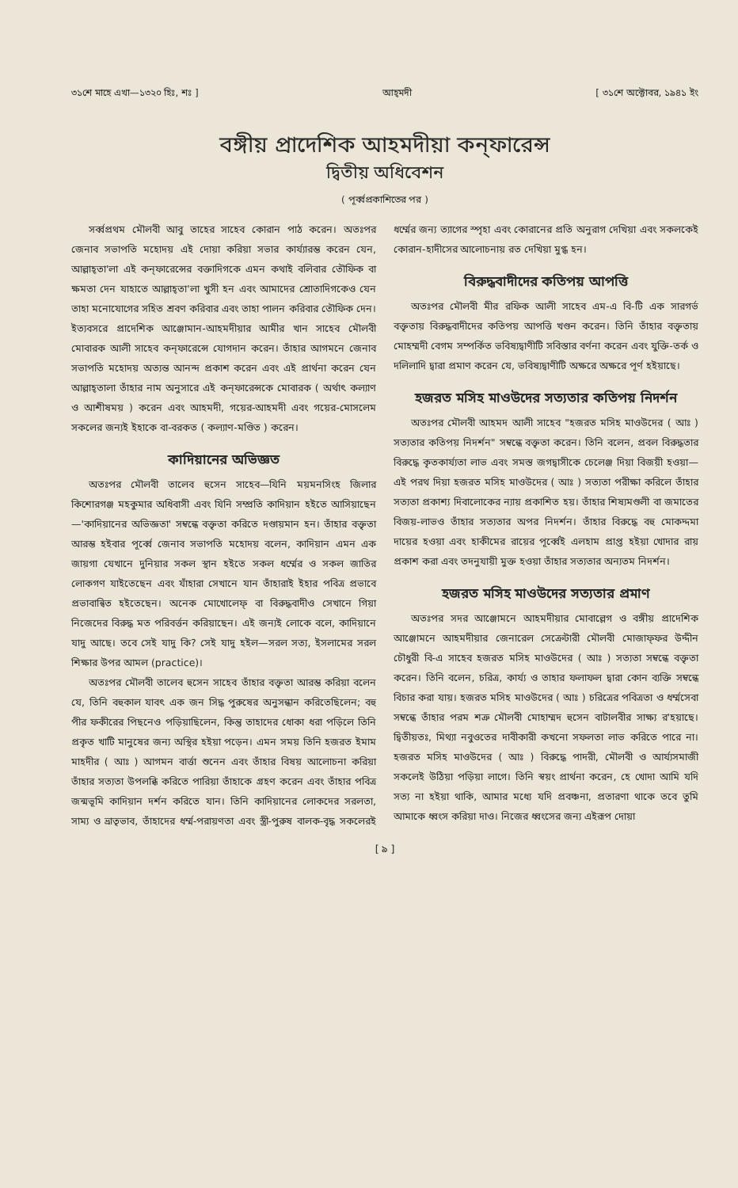৩১শে মাহে এখা—১৩২০ হিঃ, শঃ ] আহ্‌মদী [ ৩১শে অক্টোবর, ১৯৪১ ইং
বঙ্গীয় প্রাদেশিক আহমদীয়া কন্‌ফারেন্স
দ্বিতীয় অধিবেশন
( পূর্ব্বপ্রকাশিতের পর )
সর্ব্বপ্রথম মৌলবী আবু তাহের সাহেব কোরান পাঠ করেন। অতঃপর জেনাব সভাপতি মহোদয় এই দোয়া করিয়া সভার কার্য্যারম্ভ করেন যেন, আল্লাহ্‌তা'লা এই কন্‌ফারেন্সের বক্তাদিগকে এমন কথাই বলিবার তৌফিক বা ক্ষমতা দেন যাহাতে আল্লাহ্‌তা'লা খুসী হন এবং আমাদের শ্রোতাদিগকেও যেন তাহা মনোযোগের সহিত শ্রবণ করিবার এবং তাহা পালন করিবার তৌফিক দেন। ইত্যবসরে প্রাদেশিক আঞ্জোমান-আহমদীয়ার আমীর খান সাহেব মৌলবী মোবারক আলী সাহেব কন্‌ফারেন্সে যোগদান করেন। তাঁহার আগমনে জেনাব সভাপতি মহোদয় অত্যন্ত আনন্দ প্রকাশ করেন এবং এই প্রার্থনা করেন যেন আল্লাহ্‌তালা তাঁহার নাম অনুসারে এই কন্‌ফারেন্সকে মোবারক ( অর্থাৎ কল্যাণ ও আশীষময় ) করেন এবং আহমদী, গয়ের-আহমদী এবং গয়ের-মোসলেম সকলের জন্যই ইহাকে বা-বরকত ( কল্যাণ-মণ্ডিত ) করেন।
কাদিয়ানের অভিজ্ঞত
অতঃপর মৌলবী তালেব হুসেন সাহেব—যিনি ময়মনসিংহ জিলার কিশোরগঞ্জ মহকুমার অধিবাসী এবং যিনি সম্প্রতি কাদিয়ান হইতে আসিয়াছেন—'কাদিয়ানের অভিজ্ঞতা' সম্বন্ধে বক্তৃতা করিতে দণ্ডায়মান হন। তাঁহার বক্তৃতা আরম্ভ হইবার পূর্ব্বে জেনাব সভাপতি মহোদয় বলেন, কাদিয়ান এমন এক জায়গা যেখানে দুনিয়ার সকল স্থান হইতে সকল ধর্ম্মের ও সকল জাতির লোকগণ যাইতেছেন এবং যাঁহারা সেখানে যান তাঁহারাই ইহার পবিত্র প্রভাবে প্রভাবান্বিত হইতেছেন। অনেক মোখোলেফ্ বা বিরুদ্ধবাদীও সেখানে গিয়া নিজেদের বিরুদ্ধ মত পরিবর্ত্তন করিয়াছেন। এই জন্যই লোকে বলে, কাদিয়ানে যাদু আছে। তবে সেই যাদু কি? সেই যাদু হইল—সরল সত্য, ইসলামের সরল শিক্ষার উপর আমল (practice)।
অতঃপর মৌলবী তালেব হুসেন সাহেব তাঁহার বক্তৃতা আরম্ভ করিয়া বলেন যে, তিনি বহুকাল যাবৎ এক জন সিদ্ধ পুরুষের অনুসন্ধান করিতেছিলেন; বহু পীর ফকীরের পিছনেও পড়িয়াছিলেন, কিন্তু তাহাদের ধোকা ধরা পড়িলে তিনি প্রকৃত খাটি মানুষের জন্য অস্থির হইয়া পড়েন। এমন সময় তিনি হজরত ইমাম মাহদীর ( আঃ ) আগমন বার্ত্তা শুনেন এবং তাঁহার বিষয় আলোচনা করিয়া তাঁহার সত্যতা উপলব্ধি করিতে পারিয়া তাঁহাকে গ্রহণ করেন এবং তাঁহার পবিত্র জন্মভূমি কাদিয়ান দর্শন করিতে যান। তিনি কাদিয়ানের লোকদের সরলতা, সাম্য ও ভ্রাতৃভাব, তাঁহাদের ধর্ম্ম-পরায়ণতা এবং স্ত্রী-পুরুষ বালক-বৃদ্ধ সকলেরই ধর্ম্মের জন্য ত্যাগের স্পৃহা এবং কোরানের প্রতি অনুরাগ দেখিয়া এবং সকলকেই কোরান-হাদীসের আলোচনায় রত দেখিয়া মুগ্ধ হন।
বিরুদ্ধবাদীদের কতিপয় আপত্তি
অতঃপর মৌলবী মীর রফিক আলী সাহেব এম-এ বি-টি এক সারগর্ভ বক্তৃতায় বিরুদ্ধবাদীদের কতিপয় আপত্তি খণ্ডন করেন। তিনি তাঁহার বক্তৃতায় মোহম্মদী বেগম সম্পর্কিত ভবিষ্যদ্বাণীটি সবিস্তার বর্ণনা করেন এবং যুক্তি-তর্ক ও দলিলাদি দ্বারা প্রমাণ করেন যে, ভবিষ্যদ্বাণীটি অক্ষরে অক্ষরে পূর্ণ হইয়াছে।
হজরত মসিহ মাওউদের সত্যতার কতিপয় নিদর্শন
অতঃপর মৌলবী আহমদ আলী সাহেব "হজরত মসিহ মাওউদের ( আঃ ) সত্যতার কতিপয় নিদর্শন" সম্বন্ধে বক্তৃতা করেন। তিনি বলেন, প্রবল বিরুদ্ধতার বিরুদ্ধে কৃতকার্য্যতা লাভ এবং সমস্ত জগদ্বাসীকে চেলেঞ্জ দিয়া বিজয়ী হওয়া—এই পরথ দিয়া হজরত মসিহ মাওউদের ( আঃ ) সত্যতা পরীক্ষা করিলে তাঁহার সত্যতা প্রকাশ্য দিবালোকের ন্যায় প্রকাশিত হয়। তাঁহার শিষ্যমণ্ডলী বা জমাতের বিজয়-লাভও তাঁহার সত্যতার অপর নিদর্শন। তাঁহার বিরুদ্ধে বহু মোকদ্দমা দায়ের হওয়া এবং হাকীমের রায়ের পূর্ব্বেই এলহাম প্রাপ্ত হইয়া খোদার রায় প্রকাশ করা এবং তদনুযায়ী মুক্ত হওয়া তাঁহার সত্যতার অন্যতম নিদর্শন।
হজরত মসিহ মাওউদের সত্যতার প্রমাণ
অতঃপর সদর আঞ্জোমনে আহমদীয়ার মোবাল্লেগ ও বঙ্গীয় প্রাদেশিক আঞ্জোমনে আহমদীয়ার জেনারেল সেক্রেটারী মৌলবী মোজাফ্ফর উদ্দীন চৌধুরী বি-এ সাহেব হজরত মসিহ মাওউদের ( আঃ ) সত্যতা সম্বন্ধে বক্তৃতা করেন। তিনি বলেন, চরিত্র, কার্য্য ও তাহার ফলাফল দ্বারা কোন ব্যক্তি সম্বন্ধে বিচার করা যায়। হজরত মসিহ মাওউদের ( আঃ ) চরিত্রের পবিত্রতা ও ধর্ম্মসেবা সম্বন্ধে তাঁহার পরম শত্রু মৌলবী মোহাম্মদ হুসেন বাটালবীর সাক্ষ্য র'হয়াছে। দ্বিতীয়তঃ, মিথ্যা নবুওতের দাবীকারী কখনো সফলতা লাভ করিতে পারে না। হজরত মসিহ মাওউদের ( আঃ ) বিরুদ্ধে পাদরী, মৌলবী ও আর্য্যসমাজী সকলেই উঠিয়া পড়িয়া লাগে। তিনি স্বয়ং প্রার্থনা করেন, হে খোদা আমি যদি সত্য না হইয়া থাকি, আমার মধ্যে যদি প্রবঞ্চনা, প্রতারণা থাকে তবে তুমি আমাকে ধ্বংস করিয়া দাও। নিজের ধ্বংসের জন্য এইরূপ দোয়া
[ ৯ ]